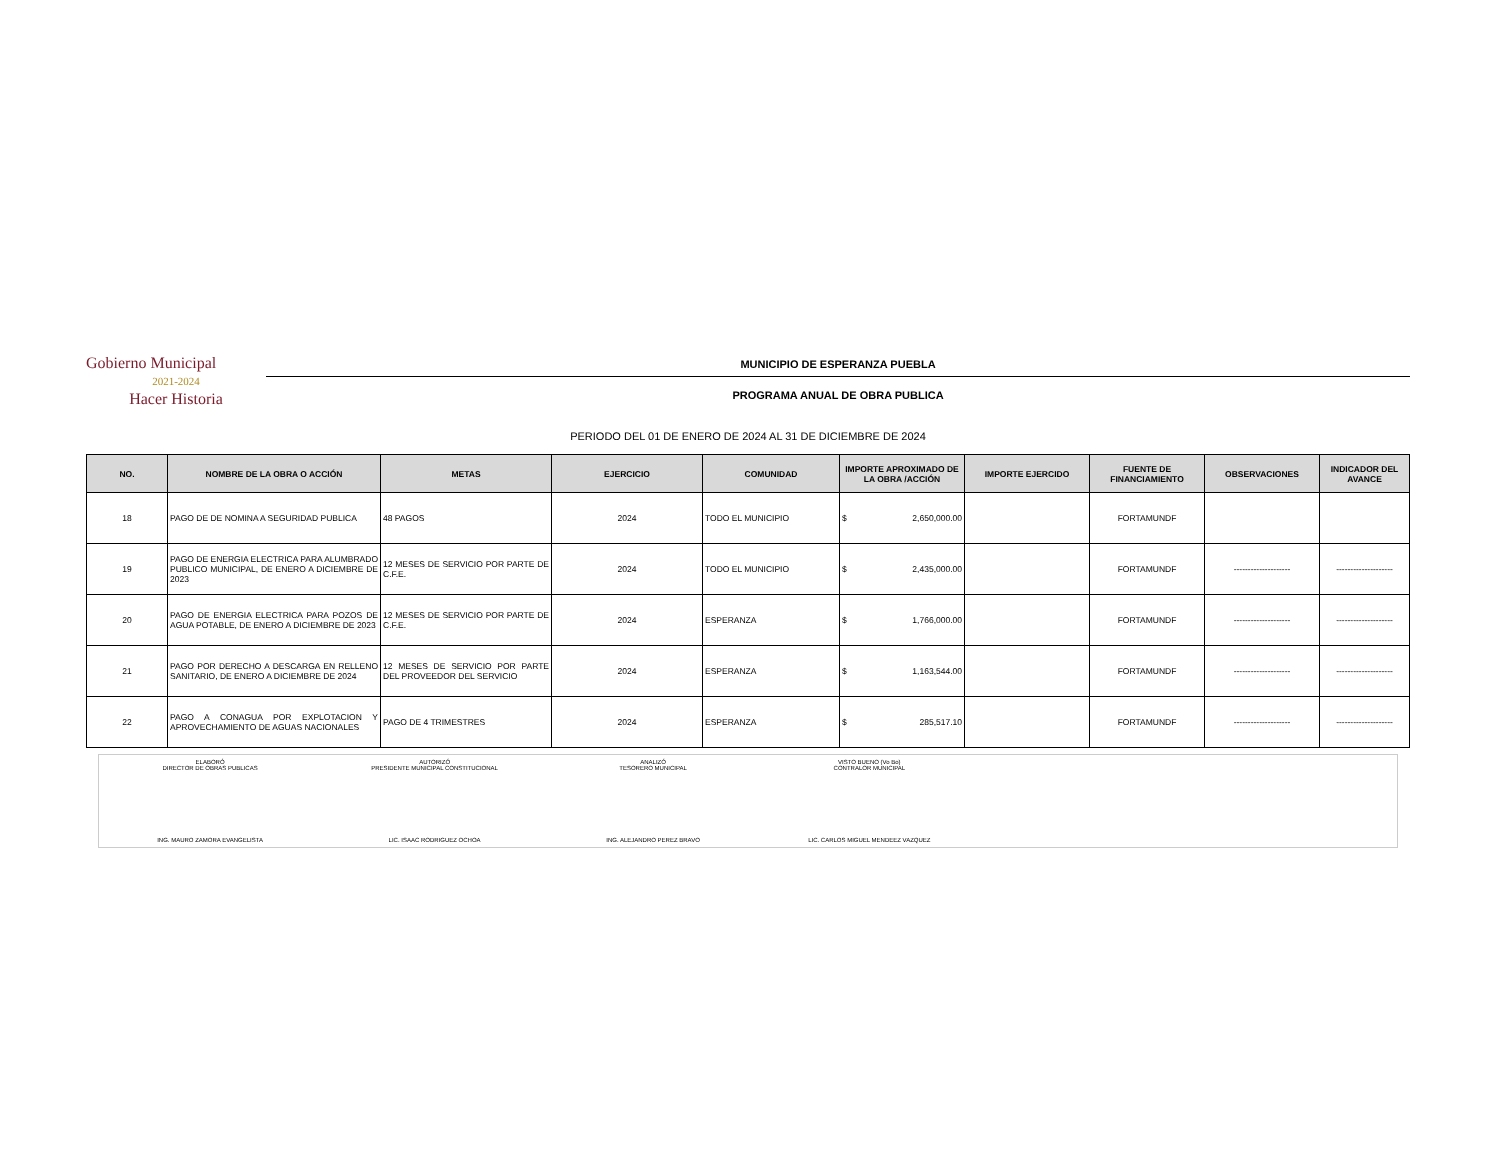Gobierno Municipal
2021-2024
Hacer Historia
MUNICIPIO DE ESPERANZA PUEBLA
PROGRAMA ANUAL DE OBRA PUBLICA
PERIODO DEL 01 DE ENERO DE 2024 AL 31 DE DICIEMBRE DE 2024
| NO. | NOMBRE DE LA OBRA O ACCIÓN | METAS | EJERCICIO | COMUNIDAD | IMPORTE APROXIMADO DE LA OBRA /ACCIÓN | IMPORTE EJERCIDO | FUENTE DE FINANCIAMIENTO | OBSERVACIONES | INDICADOR DEL AVANCE |
| --- | --- | --- | --- | --- | --- | --- | --- | --- | --- |
| 18 | PAGO DE DE NOMINA A SEGURIDAD PUBLICA | 48 PAGOS | 2024 | TODO EL MUNICIPIO | $ 2,650,000.00 | | FORTAMUNDF | | |
| 19 | PAGO DE ENERGIA ELECTRICA PARA ALUMBRADO PUBLICO MUNICIPAL, DE ENERO A DICIEMBRE DE 2023 | 12 MESES DE SERVICIO POR PARTE DE C.F.E. | 2024 | TODO EL MUNICIPIO | $ 2,435,000.00 | | FORTAMUNDF | -------------------- | -------------------- |
| 20 | PAGO DE ENERGIA ELECTRICA PARA POZOS DE AGUA POTABLE, DE ENERO A DICIEMBRE DE 2023 | 12 MESES DE SERVICIO POR PARTE DE C.F.E. | 2024 | ESPERANZA | $ 1,766,000.00 | | FORTAMUNDF | -------------------- | -------------------- |
| 21 | PAGO POR DERECHO A DESCARGA EN RELLENO SANITARIO, DE ENERO A DICIEMBRE DE 2024 | 12 MESES DE SERVICIO POR PARTE DEL PROVEEDOR DEL SERVICIO | 2024 | ESPERANZA | $ 1,163,544.00 | | FORTAMUNDF | -------------------- | -------------------- |
| 22 | PAGO A CONAGUA POR EXPLOTACION Y APROVECHAMIENTO DE AGUAS NACIONALES | PAGO DE 4 TRIMESTRES | 2024 | ESPERANZA | $ 285,517.10 | | FORTAMUNDF | -------------------- | -------------------- |
ELABORÓ
DIRECTOR DE OBRAS PUBLICAS
ING. MAURO ZAMORA EVANGELISTA
AUTORIZÓ
PRESIDENTE MUNICIPAL CONSTITUCIONAL
LIC. ISAAC RODRIGUEZ OCHOA
ANALIZÓ
TESORERO MUNICIPAL
ING. ALEJANDRO PEREZ BRAVO
VISTO BUENO (Vo Bo)
CONTRALOR MUNICIPAL
LIC. CARLOS MIGUEL MENDEEZ VAZQUEZ